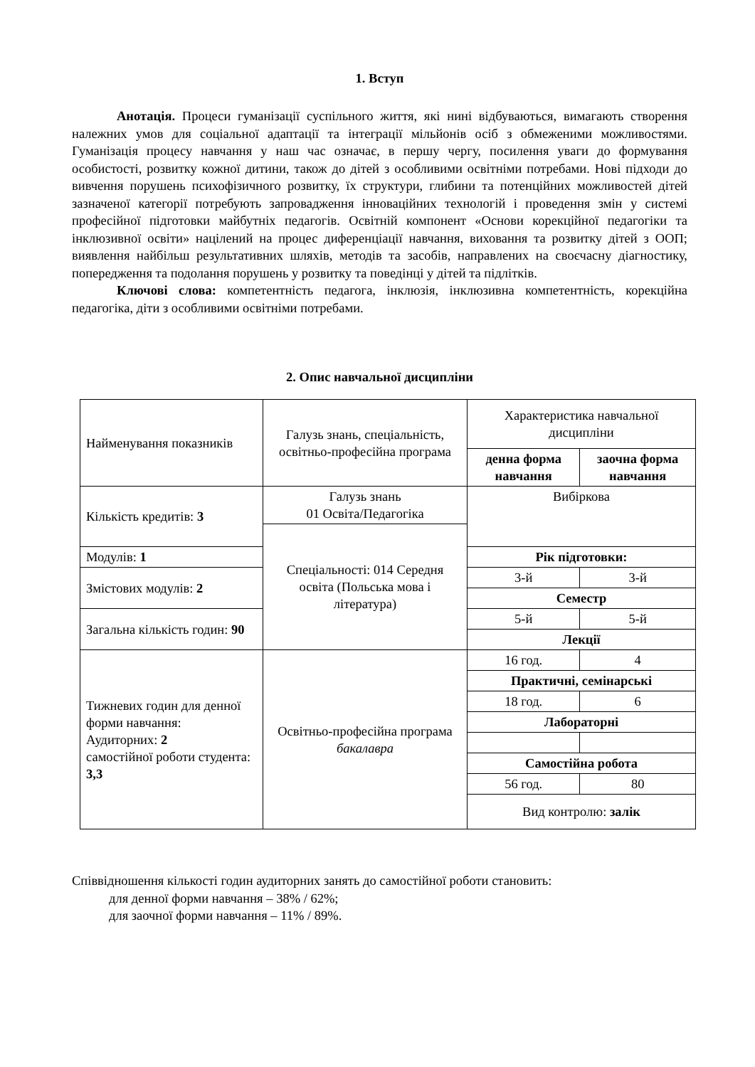1. Вступ
Анотація. Процеси гуманізації суспільного життя, які нині відбуваються, вимагають створення належних умов для соціальної адаптації та інтеграції мільйонів осіб з обмеженими можливостями. Гуманізація процесу навчання у наш час означає, в першу чергу, посилення уваги до формування особистості, розвитку кожної дитини, також до дітей з особливими освітніми потребами. Нові підходи до вивчення порушень психофізичного розвитку, їх структури, глибини та потенційних можливостей дітей зазначеної категорії потребують запровадження інноваційних технологій і проведення змін у системі професійної підготовки майбутніх педагогів. Освітній компонент «Основи корекційної педагогіки та інклюзивної освіти» націлений на процес диференціації навчання, виховання та розвитку дітей з ООП; виявлення найбільш результативних шляхів, методів та засобів, направлених на своєчасну діагностику, попередження та подолання порушень у розвитку та поведінці у дітей та підлітків.
Ключові слова: компетентність педагога, інклюзія, інклюзивна компетентність, корекційна педагогіка, діти з особливими освітніми потребами.
2. Опис навчальної дисципліни
| Найменування показників | Галузь знань, спеціальність, освітньо-професійна програма | Характеристика навчальної дисципліни | |
| | | денна форма навчання | заочна форма навчання |
| Кількість кредитів: 3 | Галузь знань 01 Освіта/Педагогіка | Вибіркова | |
| | Спеціальності: 014 Середня освіта (Польська мова і література) | | |
| Модулів: 1 | | Рік підготовки: | |
| Змістових модулів: 2 | | 3-й | 3-й |
| | | Семестр | |
| Загальна кількість годин: 90 | | 5-й | 5-й |
| | | Лекції | |
| Тижневих годин для денної форми навчання: Аудиторних: 2 самостійної роботи студента: 3,3 | Освітньо-професійна програма бакалавра | 16 год. | 4 |
| | | Практичні, семінарські | |
| | | 18 год. | 6 |
| | | Лабораторні | |
| | | Самостійна робота | |
| | | 56 год. | 80 |
| | | Вид контролю: залік | |
Співвідношення кількості годин аудиторних занять до самостійної роботи становить:
для денної форми навчання – 38% / 62%;
для заочної форми навчання – 11% / 89%.